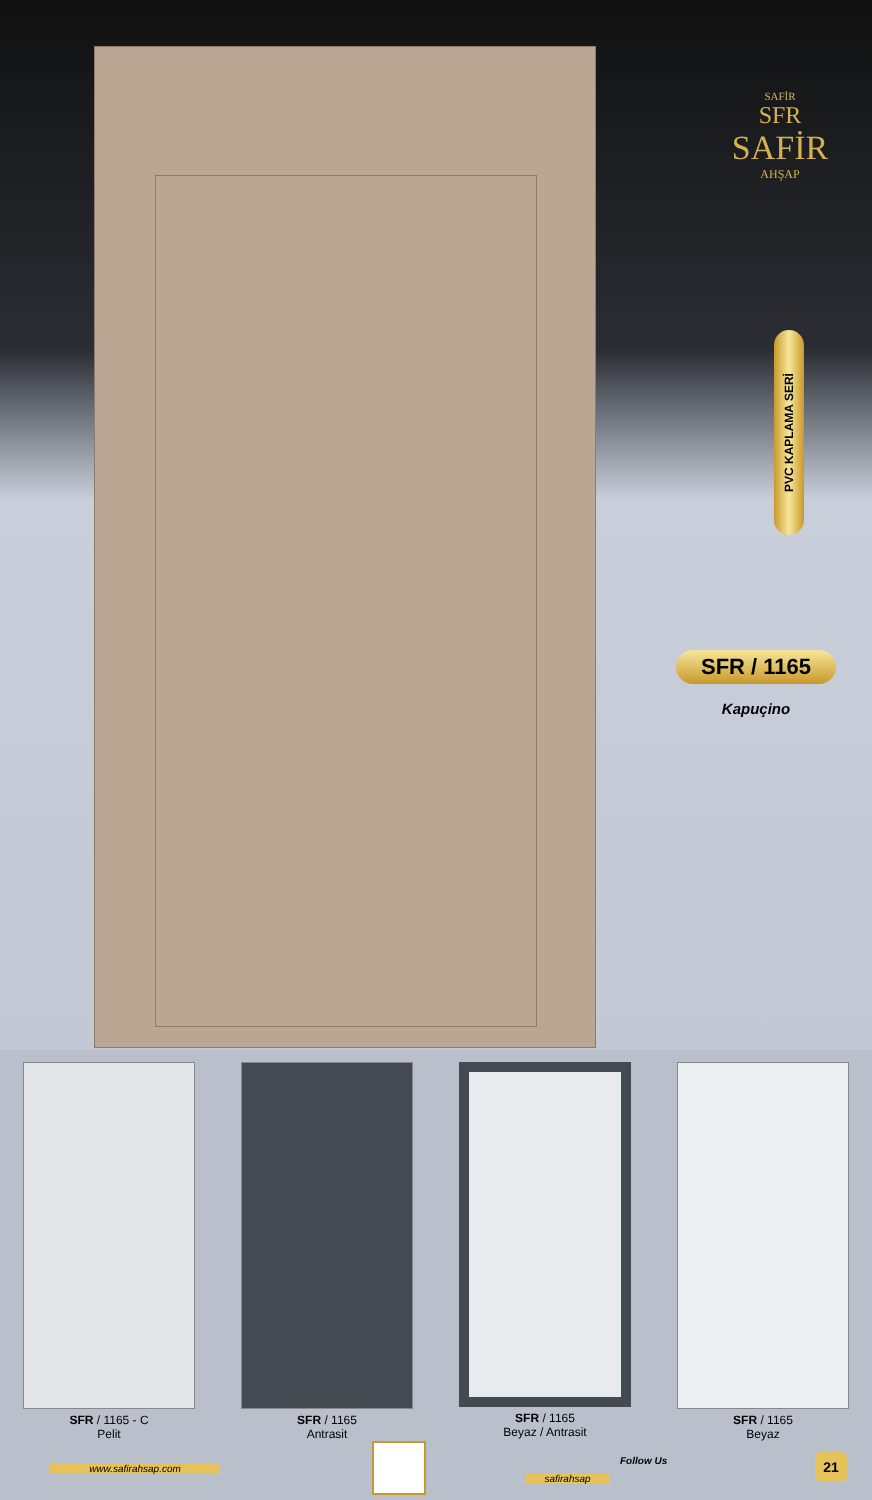SAFİR
SFR
SAFİR
AHŞAP
PVC KAPLAMA SERİ
SFR / 1165
Kapuçino
SFR / 1165 - C
Pelit
SFR / 1165
Antrasit
SFR / 1165
Beyaz / Antrasit
SFR / 1165
Beyaz
www.safirahsap.com
Follow Us
safirahsap
21